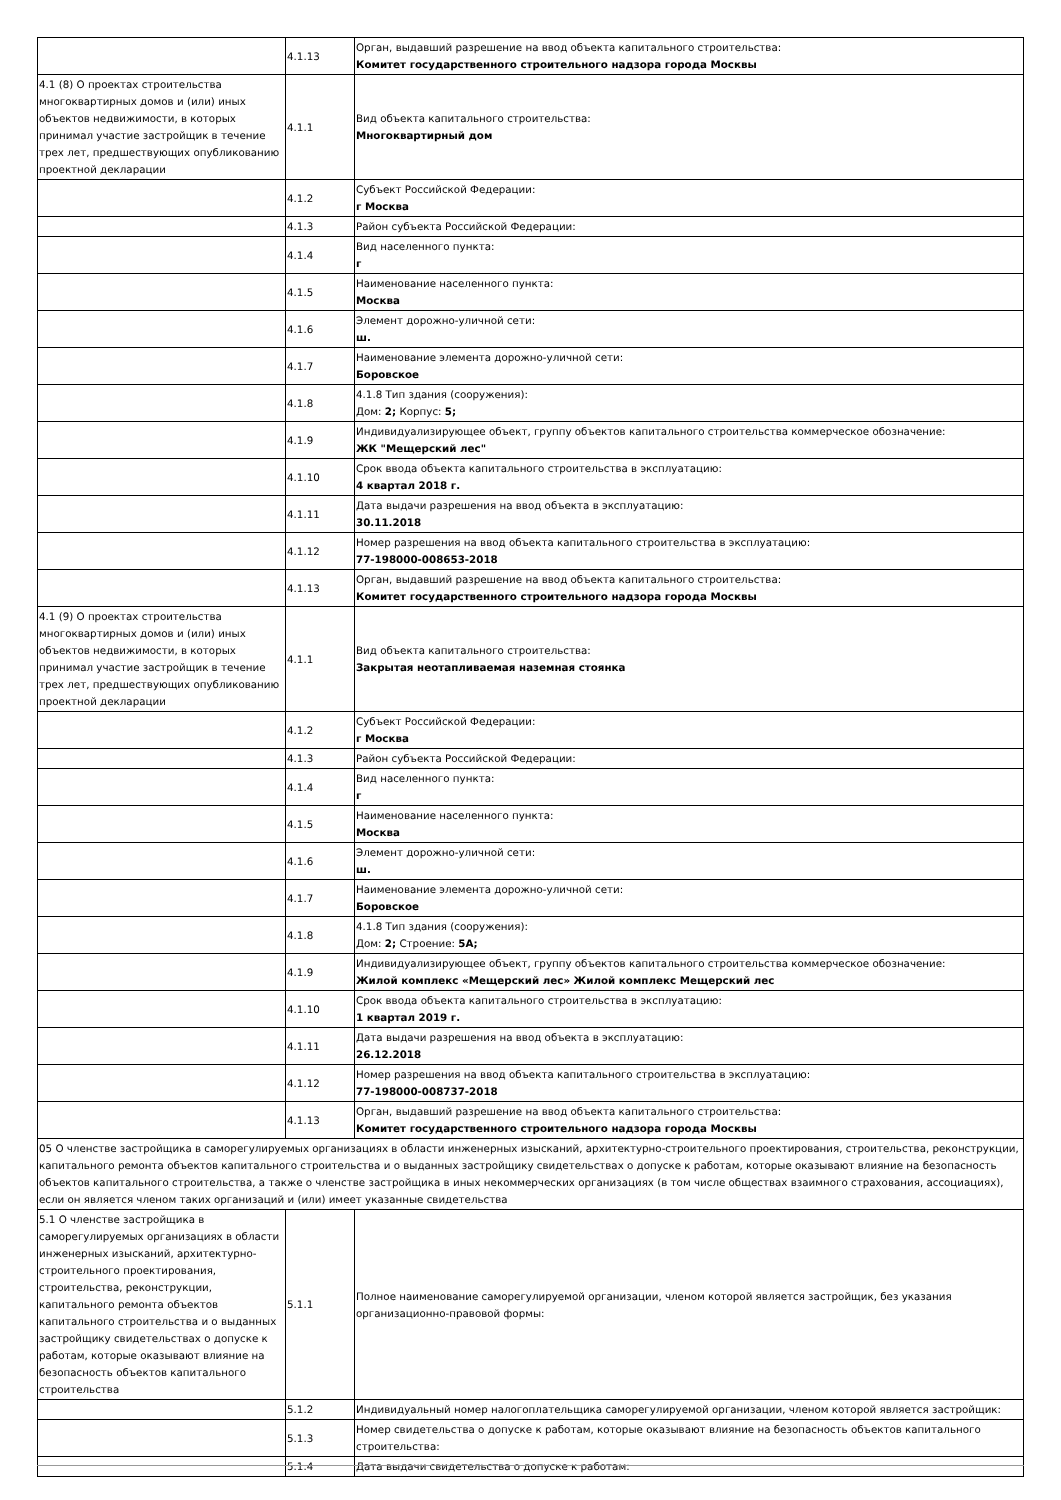| | 4.1.13 | Орган, выдавший разрешение на ввод объекта капитального строительства: Комитет государственного строительного надзора города Москвы |
| 4.1 (8) О проектах строительства многоквартирных домов и (или) иных объектов недвижимости, в которых принимал участие застройщик в течение трех лет, предшествующих опубликованию проектной декларации | 4.1.1 | Вид объекта капитального строительства: Многоквартирный дом |
| | 4.1.2 | Субъект Российской Федерации: г Москва |
| | 4.1.3 | Район субъекта Российской Федерации: |
| | 4.1.4 | Вид населенного пункта: г |
| | 4.1.5 | Наименование населенного пункта: Москва |
| | 4.1.6 | Элемент дорожно-уличной сети: ш. |
| | 4.1.7 | Наименование элемента дорожно-уличной сети: Боровское |
| | 4.1.8 | 4.1.8 Тип здания (сооружения): Дом: 2; Корпус: 5; |
| | 4.1.9 | Индивидуализирующее объект, группу объектов капитального строительства коммерческое обозначение: ЖК "Мещерский лес" |
| | 4.1.10 | Срок ввода объекта капитального строительства в эксплуатацию: 4 квартал 2018 г. |
| | 4.1.11 | Дата выдачи разрешения на ввод объекта в эксплуатацию: 30.11.2018 |
| | 4.1.12 | Номер разрешения на ввод объекта капитального строительства в эксплуатацию: 77-198000-008653-2018 |
| | 4.1.13 | Орган, выдавший разрешение на ввод объекта капитального строительства: Комитет государственного строительного надзора города Москвы |
| 4.1 (9) О проектах строительства многоквартирных домов и (или) иных объектов недвижимости, в которых принимал участие застройщик в течение трех лет, предшествующих опубликованию проектной декларации | 4.1.1 | Вид объекта капитального строительства: Закрытая неотапливаемая наземная стоянка |
| | 4.1.2 | Субъект Российской Федерации: г Москва |
| | 4.1.3 | Район субъекта Российской Федерации: |
| | 4.1.4 | Вид населенного пункта: г |
| | 4.1.5 | Наименование населенного пункта: Москва |
| | 4.1.6 | Элемент дорожно-уличной сети: ш. |
| | 4.1.7 | Наименование элемента дорожно-уличной сети: Боровское |
| | 4.1.8 | 4.1.8 Тип здания (сооружения): Дом: 2; Строение: 5А; |
| | 4.1.9 | Индивидуализирующее объект, группу объектов капитального строительства коммерческое обозначение: Жилой комплекс «Мещерский лес» Жилой комплекс Мещерский лес |
| | 4.1.10 | Срок ввода объекта капитального строительства в эксплуатацию: 1 квартал 2019 г. |
| | 4.1.11 | Дата выдачи разрешения на ввод объекта в эксплуатацию: 26.12.2018 |
| | 4.1.12 | Номер разрешения на ввод объекта капитального строительства в эксплуатацию: 77-198000-008737-2018 |
| | 4.1.13 | Орган, выдавший разрешение на ввод объекта капитального строительства: Комитет государственного строительного надзора города Москвы |
| 05 О членстве застройщика в саморегулируемых организациях в области инженерных изысканий, архитектурно-строительного проектирования, строительства, реконструкции, капитального ремонта объектов капитального строительства и о выданных застройщику свидетельствах о допуске к работам, которые оказывают влияние на безопасность объектов капитального строительства, а также о членстве застройщика в иных некоммерческих организациях (в том числе обществах взаимного страхования, ассоциациях), если он является членом таких организаций и (или) имеет указанные свидетельства | | |
| 5.1 О членстве застройщика в саморегулируемых организациях в области инженерных изысканий, архитектурно-строительного проектирования, строительства, реконструкции, капитального ремонта объектов капитального строительства и о выданных застройщику свидетельствах о допуске к работам, которые оказывают влияние на безопасность объектов капитального строительства | 5.1.1 | Полное наименование саморегулируемой организации, членом которой является застройщик, без указания организационно-правовой формы: |
| | 5.1.2 | Индивидуальный номер налогоплательщика саморегулируемой организации, членом которой является застройщик: |
| | 5.1.3 | Номер свидетельства о допуске к работам, которые оказывают влияние на безопасность объектов капитального строительства: |
| | 5.1.4 | Дата выдачи свидетельства о допуске к работам: |